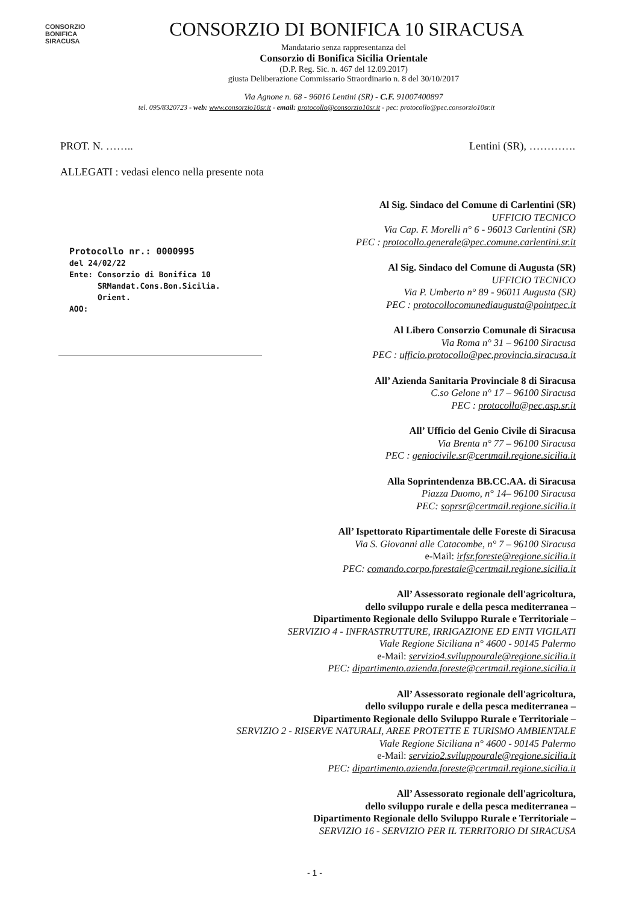CONSORZIO
BONIFICA
SIRACUSA
CONSORZIO DI BONIFICA 10 SIRACUSA
Mandatario senza rappresentanza del
Consorzio di Bonifica Sicilia Orientale
(D.P. Reg. Sic. n. 467 del 12.09.2017)
giusta Deliberazione Commissario Straordinario n. 8 del 30/10/2017
Via Agnone n. 68 - 96016 Lentini (SR) - C.F. 91007400897
tel. 095/8320723 - web: www.consorzio10sr.it - email: protocollo@consorzio10sr.it - pec: protocollo@pec.consorzio10sr.it
PROT. N. …….. Lentini (SR), ………….
ALLEGATI : vedasi elenco nella presente nota
Protocollo nr.: 0000995
del 24/02/22
Ente: Consorzio di Bonifica 10
SRMandat.Cons.Bon.Sicilia.
Orient.
AOO:
Al Sig. Sindaco del Comune di Carlentini (SR)
UFFICIO TECNICO
Via Cap. F. Morelli n° 6 - 96013 Carlentini (SR)
PEC : protocollo.generale@pec.comune.carlentini.sr.it
Al Sig. Sindaco del Comune di Augusta (SR)
UFFICIO TECNICO
Via P. Umberto n° 89 - 96011 Augusta (SR)
PEC : protocollocomunediaugusta@pointpec.it
Al Libero Consorzio Comunale di Siracusa
Via Roma n° 31 – 96100 Siracusa
PEC : ufficio.protocollo@pec.provincia.siracusa.it
All’ Azienda Sanitaria Provinciale 8 di Siracusa
C.so Gelone n° 17 – 96100 Siracusa
PEC : protocollo@pec.asp.sr.it
All’ Ufficio del Genio Civile di Siracusa
Via Brenta n° 77 – 96100 Siracusa
PEC : geniocivile.sr@certmail.regione.sicilia.it
Alla Soprintendenza BB.CC.AA. di Siracusa
Piazza Duomo, n° 14– 96100 Siracusa
PEC: soprsr@certmail.regione.sicilia.it
All’ Ispettorato Ripartimentale delle Foreste di Siracusa
Via S. Giovanni alle Catacombe, n° 7 – 96100 Siracusa
e-Mail: irfsr.foreste@regione.sicilia.it
PEC: comando.corpo.forestale@certmail.regione.sicilia.it
All’ Assessorato regionale dell'agricoltura,
dello sviluppo rurale e della pesca mediterranea –
Dipartimento Regionale dello Sviluppo Rurale e Territoriale –
SERVIZIO 4 - INFRASTRUTTURE, IRRIGAZIONE ED ENTI VIGILATI
Viale Regione Siciliana n° 4600 - 90145 Palermo
e-Mail: servizio4.sviluppourale@regione.sicilia.it
PEC: dipartimento.azienda.foreste@certmail.regione.sicilia.it
All’ Assessorato regionale dell'agricoltura,
dello sviluppo rurale e della pesca mediterranea –
Dipartimento Regionale dello Sviluppo Rurale e Territoriale –
SERVIZIO 2 - RISERVE NATURALI, AREE PROTETTE E TURISMO AMBIENTALE
Viale Regione Siciliana n° 4600 - 90145 Palermo
e-Mail: servizio2.sviluppourale@regione.sicilia.it
PEC: dipartimento.azienda.foreste@certmail.regione.sicilia.it
All’ Assessorato regionale dell'agricoltura,
dello sviluppo rurale e della pesca mediterranea –
Dipartimento Regionale dello Sviluppo Rurale e Territoriale –
SERVIZIO 16 - SERVIZIO PER IL TERRITORIO DI SIRACUSA
- 1 -